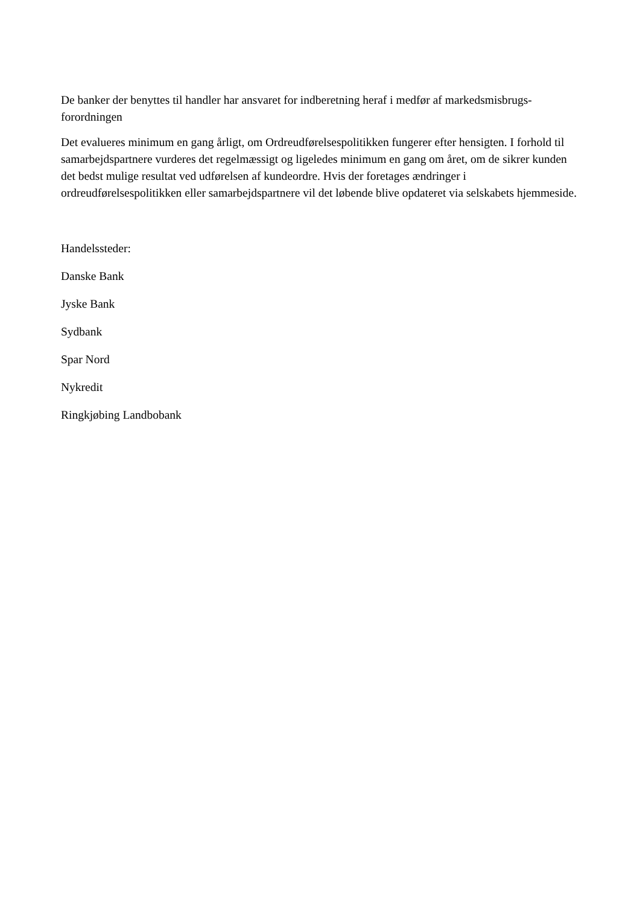De banker der benyttes til handler har ansvaret for indberetning heraf i medfør af markedsmisbrugs-forordningen
Det evalueres minimum en gang årligt, om Ordreudførelsespolitikken fungerer efter hensigten. I forhold til samarbejdspartnere vurderes det regelmæssigt og ligeledes minimum en gang om året, om de sikrer kunden det bedst mulige resultat ved udførelsen af kundeordre. Hvis der foretages ændringer i ordreudførelsespolitikken eller samarbejdspartnere vil det løbende blive opdateret via selskabets hjemmeside.
Handelssteder:
Danske Bank
Jyske Bank
Sydbank
Spar Nord
Nykredit
Ringkjøbing Landbobank